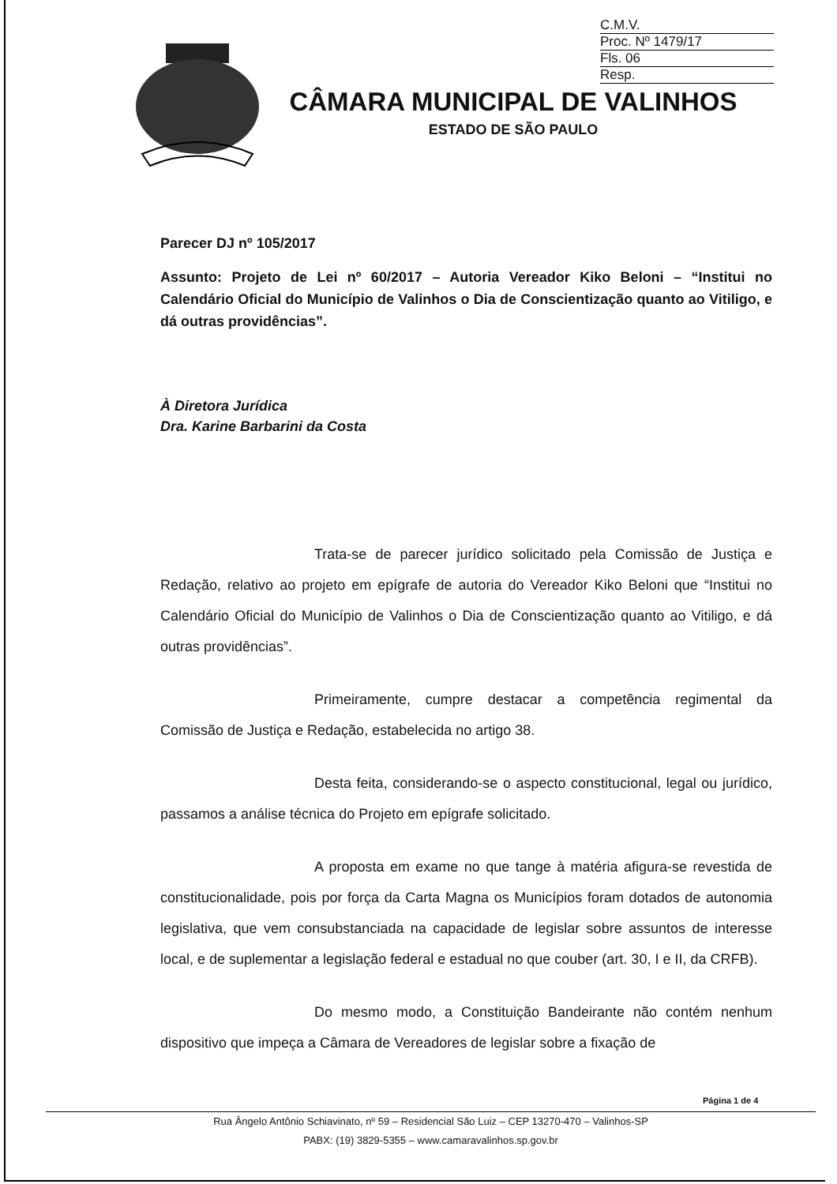C.M.V.
Proc. Nº 1479/17
Fls. 06
Resp.
CÂMARA MUNICIPAL DE VALINHOS
ESTADO DE SÃO PAULO
Parecer DJ nº 105/2017
Assunto: Projeto de Lei nº 60/2017 – Autoria Vereador Kiko Beloni – “Institui no Calendário Oficial do Município de Valinhos o Dia de Conscientização quanto ao Vitiligo, e dá outras providências”.
À Diretora Jurídica
Dra. Karine Barbarini da Costa
Trata-se de parecer jurídico solicitado pela Comissão de Justiça e Redação, relativo ao projeto em epígrafe de autoria do Vereador Kiko Beloni que “Institui no Calendário Oficial do Município de Valinhos o Dia de Conscientização quanto ao Vitiligo, e dá outras providências”.
Primeiramente, cumpre destacar a competência regimental da Comissão de Justiça e Redação, estabelecida no artigo 38.
Desta feita, considerando-se o aspecto constitucional, legal ou jurídico, passamos a análise técnica do Projeto em epígrafe solicitado.
A proposta em exame no que tange à matéria afigura-se revestida de constitucionalidade, pois por força da Carta Magna os Municípios foram dotados de autonomia legislativa, que vem consubstanciada na capacidade de legislar sobre assuntos de interesse local, e de suplementar a legislação federal e estadual no que couber (art. 30, I e II, da CRFB).
Do mesmo modo, a Constituição Bandeirante não contém nenhum dispositivo que impeça a Câmara de Vereadores de legislar sobre a fixação de
Página 1 de 4
Rua Ângelo Antônio Schiavinato, nº 59 – Residencial São Luiz – CEP 13270-470 – Valinhos-SP
PABX: (19) 3829-5355 – www.camaravalinhos.sp.gov.br